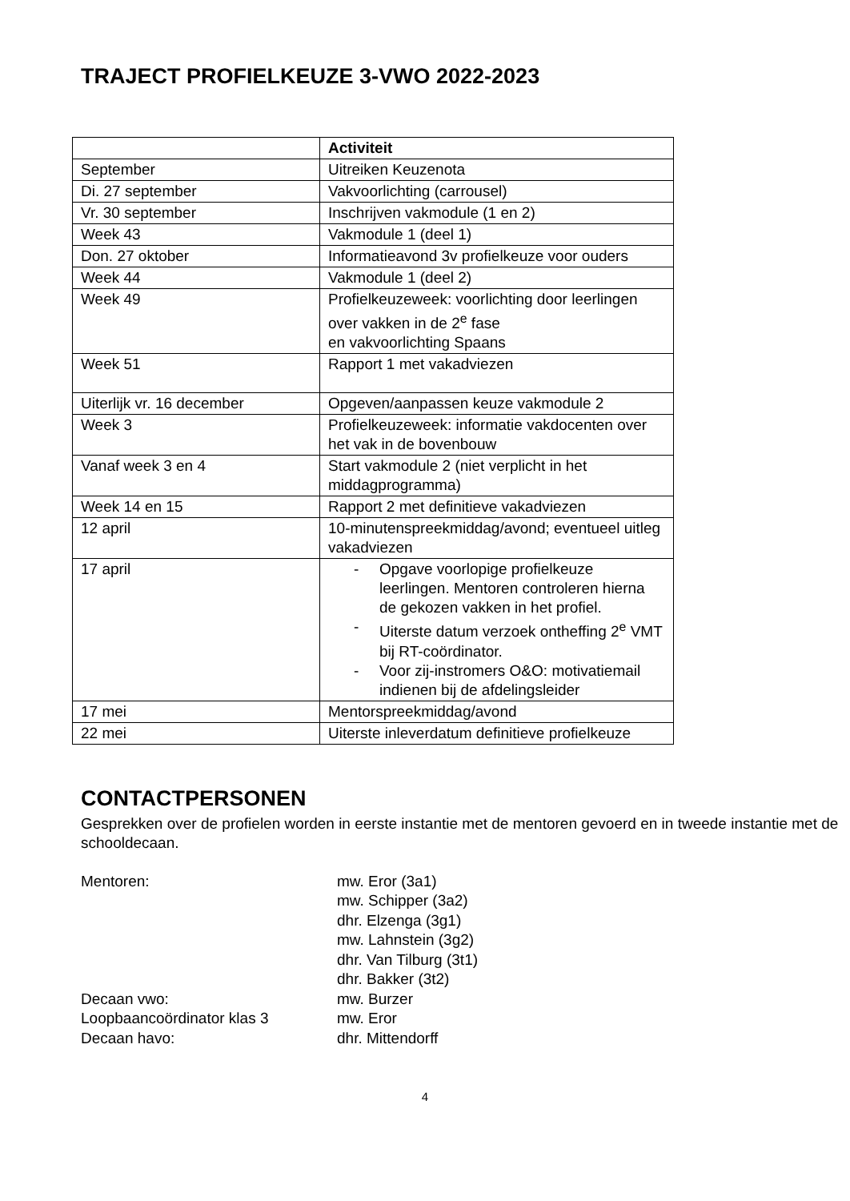TRAJECT PROFIELKEUZE 3-VWO 2022-2023
| | Activiteit |
| --- | --- |
| September | Uitreiken Keuzenota |
| Di. 27 september | Vakvoorlichting (carrousel) |
| Vr. 30 september | Inschrijven vakmodule (1 en 2) |
| Week 43 | Vakmodule 1 (deel 1) |
| Don. 27 oktober | Informatieavond 3v profielkeuze voor ouders |
| Week 44 | Vakmodule 1 (deel 2) |
| Week 49 | Profielkeuzeweek: voorlichting door leerlingen over vakken in de 2<sup>e</sup> fase en vakvoorlichting Spaans |
| Week 51 | Rapport 1 met vakadviezen |
| Uiterlijk vr. 16 december | Opgeven/aanpassen keuze vakmodule 2 |
| Week 3 | Profielkeuzeweek: informatie vakdocenten over het vak in de bovenbouw |
| Vanaf week 3 en 4 | Start vakmodule 2 (niet verplicht in het middagprogramma) |
| Week 14 en 15 | Rapport 2 met definitieve vakadviezen |
| 12 april | 10-minutenspreekmiddag/avond; eventueel uitleg vakadviezen |
| 17 april | - Opgave voorlopige profielkeuze leerlingen. Mentoren controleren hierna de gekozen vakken in het profiel. - Uiterste datum verzoek ontheffing 2<sup>e</sup> VMT bij RT-coördinator. - Voor zij-instromers O&O: motivatiemail indienen bij de afdelingsleider |
| 17 mei | Mentorspreekmiddag/avond |
| 22 mei | Uiterste inleverdatum definitieve profielkeuze |
CONTACTPERSONEN
Gesprekken over de profielen worden in eerste instantie met de mentoren gevoerd en in tweede instantie met de schooldecaan.
Mentoren:
mw. Eror (3a1)
mw. Schipper (3a2)
dhr. Elzenga (3g1)
mw. Lahnstein (3g2)
dhr. Van Tilburg (3t1)
dhr. Bakker (3t2)
Decaan vwo:
mw. Burzer
Loopbaancoördinator klas 3
mw. Eror
Decaan havo:
dhr. Mittendorff
4